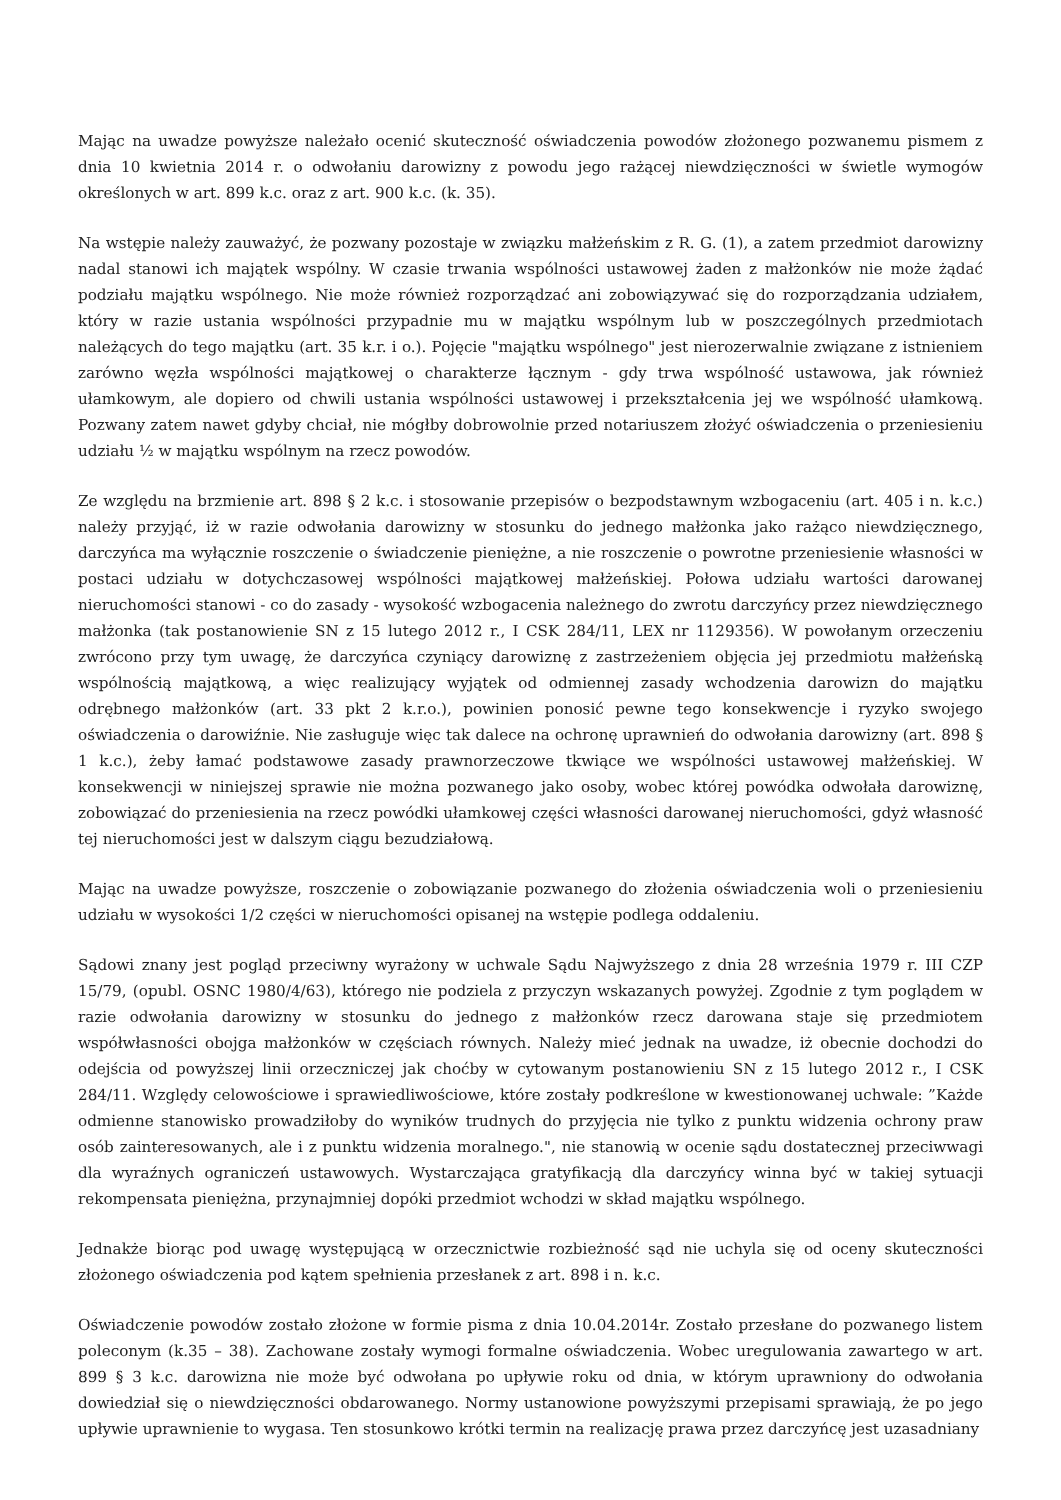Mając na uwadze powyższe należało ocenić skuteczność oświadczenia powodów złożonego pozwanemu pismem z dnia 10 kwietnia 2014 r. o odwołaniu darowizny z powodu jego rażącej niewdzięczności w świetle wymogów określonych w art. 899 k.c. oraz z art. 900 k.c. (k. 35).
Na wstępie należy zauważyć, że pozwany pozostaje w związku małżeńskim z R. G. (1), a zatem przedmiot darowizny nadal stanowi ich majątek wspólny. W czasie trwania wspólności ustawowej żaden z małżonków nie może żądać podziału majątku wspólnego. Nie może również rozporządzać ani zobowiązywać się do rozporządzania udziałem, który w razie ustania wspólności przypadnie mu w majątku wspólnym lub w poszczególnych przedmiotach należących do tego majątku (art. 35 k.r. i o.). Pojęcie "majątku wspólnego" jest nierozerwalnie związane z istnieniem zarówno węzła wspólności majątkowej o charakterze łącznym - gdy trwa wspólność ustawowa, jak również ułamkowym, ale dopiero od chwili ustania wspólności ustawowej i przekształcenia jej we wspólność ułamkową. Pozwany zatem nawet gdyby chciał, nie mógłby dobrowolnie przed notariuszem złożyć oświadczenia o przeniesieniu udziału ½ w majątku wspólnym na rzecz powodów.
Ze względu na brzmienie art. 898 § 2 k.c. i stosowanie przepisów o bezpodstawnym wzbogaceniu (art. 405 i n. k.c.) należy przyjąć, iż w razie odwołania darowizny w stosunku do jednego małżonka jako rażąco niewdzięcznego, darczyńca ma wyłącznie roszczenie o świadczenie pieniężne, a nie roszczenie o powrotne przeniesienie własności w postaci udziału w dotychczasowej wspólności majątkowej małżeńskiej. Połowa udziału wartości darowanej nieruchomości stanowi - co do zasady - wysokość wzbogacenia należnego do zwrotu darczyńcy przez niewdzięcznego małżonka (tak postanowienie SN z 15 lutego 2012 r., I CSK 284/11, LEX nr 1129356). W powołanym orzeczeniu zwrócono przy tym uwagę, że darczyńca czyniący darowiznę z zastrzeżeniem objęcia jej przedmiotu małżeńską wspólnością majątkową, a więc realizujący wyjątek od odmiennej zasady wchodzenia darowizn do majątku odrębnego małżonków (art. 33 pkt 2 k.r.o.), powinien ponosić pewne tego konsekwencje i ryzyko swojego oświadczenia o darowiźnie. Nie zasługuje więc tak dalece na ochronę uprawnień do odwołania darowizny (art. 898 § 1 k.c.), żeby łamać podstawowe zasady prawnorzeczowe tkwiące we wspólności ustawowej małżeńskiej. W konsekwencji w niniejszej sprawie nie można pozwanego jako osoby, wobec której powódka odwołała darowiznę, zobowiązać do przeniesienia na rzecz powódki ułamkowej części własności darowanej nieruchomości, gdyż własność tej nieruchomości jest w dalszym ciągu bezudziałową.
Mając na uwadze powyższe, roszczenie o zobowiązanie pozwanego do złożenia oświadczenia woli o przeniesieniu udziału w wysokości 1/2 części w nieruchomości opisanej na wstępie podlega oddaleniu.
Sądowi znany jest pogląd przeciwny wyrażony w uchwale Sądu Najwyższego z dnia 28 września 1979 r. III CZP 15/79, (opubl. OSNC 1980/4/63), którego nie podziela z przyczyn wskazanych powyżej. Zgodnie z tym poglądem w razie odwołania darowizny w stosunku do jednego z małżonków rzecz darowana staje się przedmiotem współwłasności obojga małżonków w częściach równych. Należy mieć jednak na uwadze, iż obecnie dochodzi do odejścia od powyższej linii orzeczniczej jak choćby w cytowanym postanowieniu SN z 15 lutego 2012 r., I CSK 284/11. Względy celowościowe i sprawiedliwościowe, które zostały podkreślone w kwestionowanej uchwale: ”Każde odmienne stanowisko prowadziłoby do wyników trudnych do przyjęcia nie tylko z punktu widzenia ochrony praw osób zainteresowanych, ale i z punktu widzenia moralnego.", nie stanowią w ocenie sądu dostatecznej przeciwwagi dla wyraźnych ograniczeń ustawowych. Wystarczająca gratyfikacją dla darczyńcy winna być w takiej sytuacji rekompensata pieniężna, przynajmniej dopóki przedmiot wchodzi w skład majątku wspólnego.
Jednakże biorąc pod uwagę występującą w orzecznictwie rozbieżność sąd nie uchyla się od oceny skuteczności złożonego oświadczenia pod kątem spełnienia przesłanek z art. 898 i n. k.c.
Oświadczenie powodów zostało złożone w formie pisma z dnia 10.04.2014r. Zostało przesłane do pozwanego listem poleconym (k.35 – 38). Zachowane zostały wymogi formalne oświadczenia. Wobec uregulowania zawartego w art. 899 § 3 k.c. darowizna nie może być odwołana po upływie roku od dnia, w którym uprawniony do odwołania dowiedział się o niewdzięczności obdarowanego. Normy ustanowione powyższymi przepisami sprawiają, że po jego upływie uprawnienie to wygasa. Ten stosunkowo krótki termin na realizację prawa przez darczyńcę jest uzasadniany